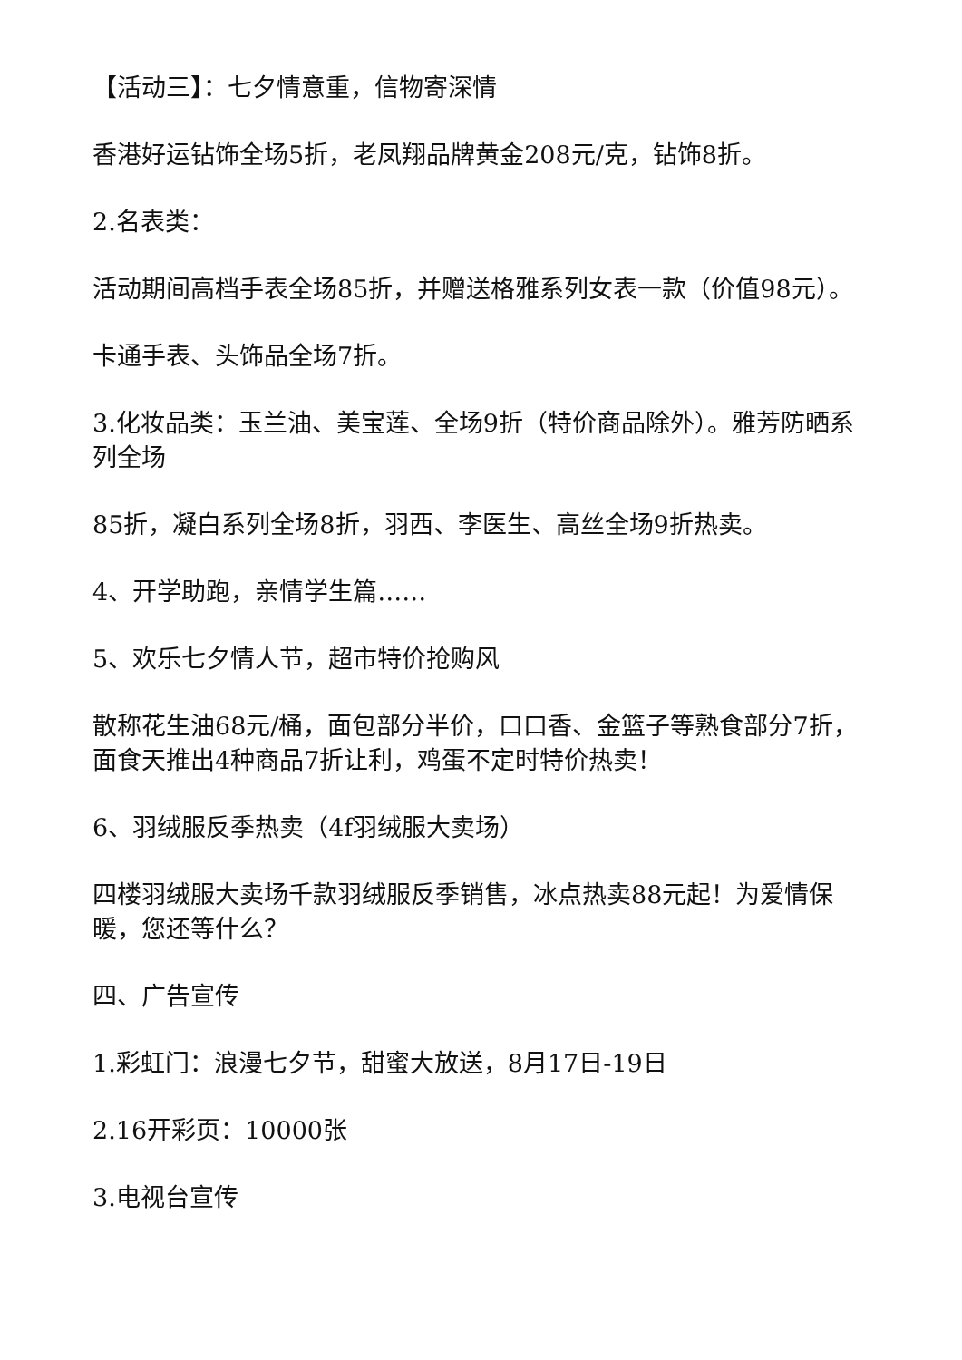【活动三】：七夕情意重，信物寄深情
香港好运钻饰全场5折，老凤翔品牌黄金208元/克，钻饰8折。
2.名表类：
活动期间高档手表全场85折，并赠送格雅系列女表一款（价值98元）。
卡通手表、头饰品全场7折。
3.化妆品类：玉兰油、美宝莲、全场9折（特价商品除外）。雅芳防晒系列全场
85折，凝白系列全场8折，羽西、李医生、高丝全场9折热卖。
4、开学助跑，亲情学生篇……
5、欢乐七夕情人节，超市特价抢购风
散称花生油68元/桶，面包部分半价，口口香、金篮子等熟食部分7折，面食天推出4种商品7折让利，鸡蛋不定时特价热卖！
6、羽绒服反季热卖（4f羽绒服大卖场）
四楼羽绒服大卖场千款羽绒服反季销售，冰点热卖88元起！为爱情保暖，您还等什么？
四、广告宣传
1.彩虹门：浪漫七夕节，甜蜜大放送，8月17日-19日
2.16开彩页：10000张
3.电视台宣传